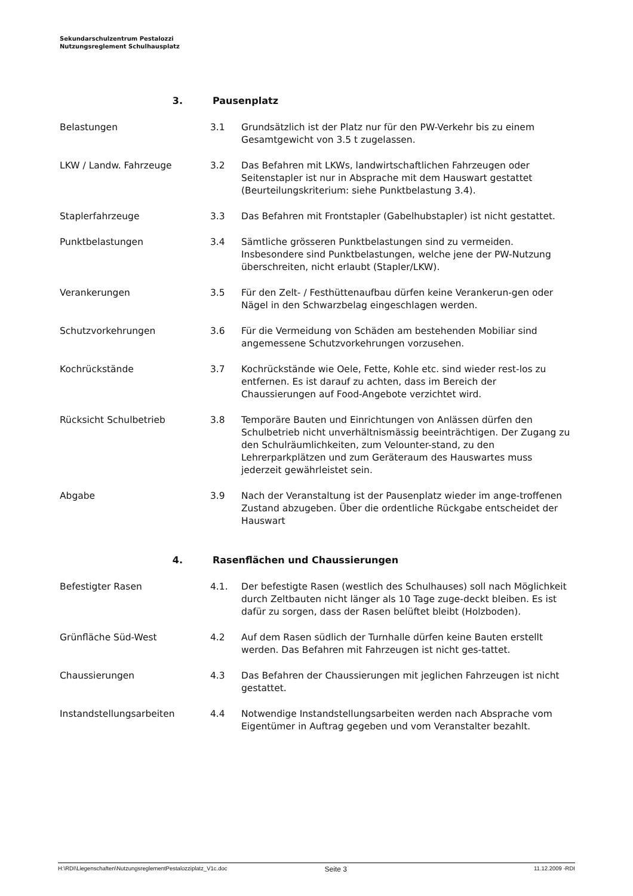Sekundarschulzentrum Pestalozzi
Nutzungsreglement Schulhausplatz
3. Pausenplatz
Belastungen 3.1 Grundsätzlich ist der Platz nur für den PW-Verkehr bis zu einem Gesamtgewicht von 3.5 t zugelassen.
LKW / Landw. Fahrzeuge 3.2 Das Befahren mit LKWs, landwirtschaftlichen Fahrzeugen oder Seitenstapler ist nur in Absprache mit dem Hauswart gestattet (Beurteilungskriterium: siehe Punktbelastung 3.4).
Staplerfahrzeuge 3.3 Das Befahren mit Frontstapler (Gabelhubstapler) ist nicht gestattet.
Punktbelastungen 3.4 Sämtliche grösseren Punktbelastungen sind zu vermeiden. Insbesondere sind Punktbelastungen, welche jene der PW-Nutzung überschreiten, nicht erlaubt (Stapler/LKW).
Verankerungen 3.5 Für den Zelt- / Festhüttenaufbau dürfen keine Verankerun-gen oder Nägel in den Schwarzbelag eingeschlagen werden.
Schutzvorkehrungen 3.6 Für die Vermeidung von Schäden am bestehenden Mobiliar sind angemessene Schutzvorkehrungen vorzusehen.
Kochrückstände 3.7 Kochrückstände wie Oele, Fette, Kohle etc. sind wieder rest-los zu entfernen. Es ist darauf zu achten, dass im Bereich der Chaussierungen auf Food-Angebote verzichtet wird.
Rücksicht Schulbetrieb 3.8 Temporäre Bauten und Einrichtungen von Anlässen dürfen den Schulbetrieb nicht unverhältnismässig beeinträchtigen. Der Zugang zu den Schulräumlichkeiten, zum Velounter-stand, zu den Lehrerparkplätzen und zum Geräteraum des Hauswartes muss jederzeit gewährleistet sein.
Abgabe 3.9 Nach der Veranstaltung ist der Pausenplatz wieder im ange-troffenen Zustand abzugeben. Über die ordentliche Rückgabe entscheidet der Hauswart
4. Rasenflächen und Chaussierungen
Befestigter Rasen 4.1. Der befestigte Rasen (westlich des Schulhauses) soll nach Möglichkeit durch Zeltbauten nicht länger als 10 Tage zuge-deckt bleiben. Es ist dafür zu sorgen, dass der Rasen belüftet bleibt (Holzboden).
Grünfläche Süd-West 4.2 Auf dem Rasen südlich der Turnhalle dürfen keine Bauten erstellt werden. Das Befahren mit Fahrzeugen ist nicht ges-tattet.
Chaussierungen 4.3 Das Befahren der Chaussierungen mit jeglichen Fahrzeugen ist nicht gestattet.
Instandstellungsarbeiten 4.4 Notwendige Instandstellungsarbeiten werden nach Absprache vom Eigentümer in Auftrag gegeben und vom Veranstalter bezahlt.
H:\RDI\Liegenschaften\NutzungsreglementPestalozziplatz_V1c.doc Seite 3 11.12.2009 -RDI